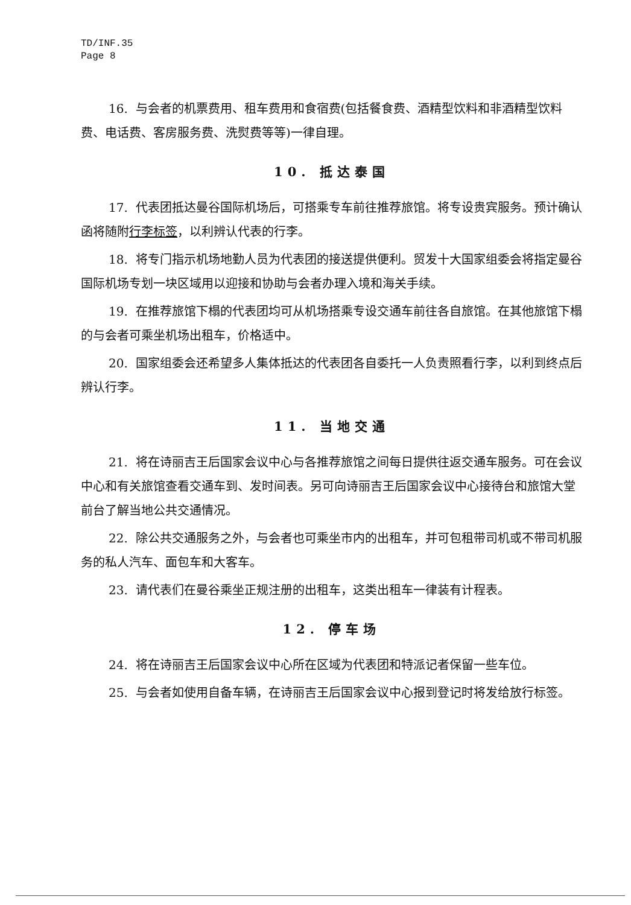TD/INF.35
Page 8
16. 与会者的机票费用、租车费用和食宿费(包括餐食费、酒精型饮料和非酒精型饮料费、电话费、客房服务费、洗熨费等等)一律自理。
10. 抵达泰国
17. 代表团抵达曼谷国际机场后，可搭乘专车前往推荐旅馆。将专设贵宾服务。预计确认函将随附行李标签，以利辨认代表的行李。
18. 将专门指示机场地勤人员为代表团的接送提供便利。贸发十大国家组委会将指定曼谷国际机场专划一块区域用以迎接和协助与会者办理入境和海关手续。
19. 在推荐旅馆下榻的代表团均可从机场搭乘专设交通车前往各自旅馆。在其他旅馆下榻的与会者可乘坐机场出租车，价格适中。
20. 国家组委会还希望多人集体抵达的代表团各自委托一人负责照看行李，以利到终点后辨认行李。
11. 当地交通
21. 将在诗丽吉王后国家会议中心与各推荐旅馆之间每日提供往返交通车服务。可在会议中心和有关旅馆查看交通车到、发时间表。另可向诗丽吉王后国家会议中心接待台和旅馆大堂前台了解当地公共交通情况。
22. 除公共交通服务之外，与会者也可乘坐市内的出租车，并可包租带司机或不带司机服务的私人汽车、面包车和大客车。
23. 请代表们在曼谷乘坐正规注册的出租车，这类出租车一律装有计程表。
12. 停车场
24. 将在诗丽吉王后国家会议中心所在区域为代表团和特派记者保留一些车位。
25. 与会者如使用自备车辆，在诗丽吉王后国家会议中心报到登记时将发给放行标签。